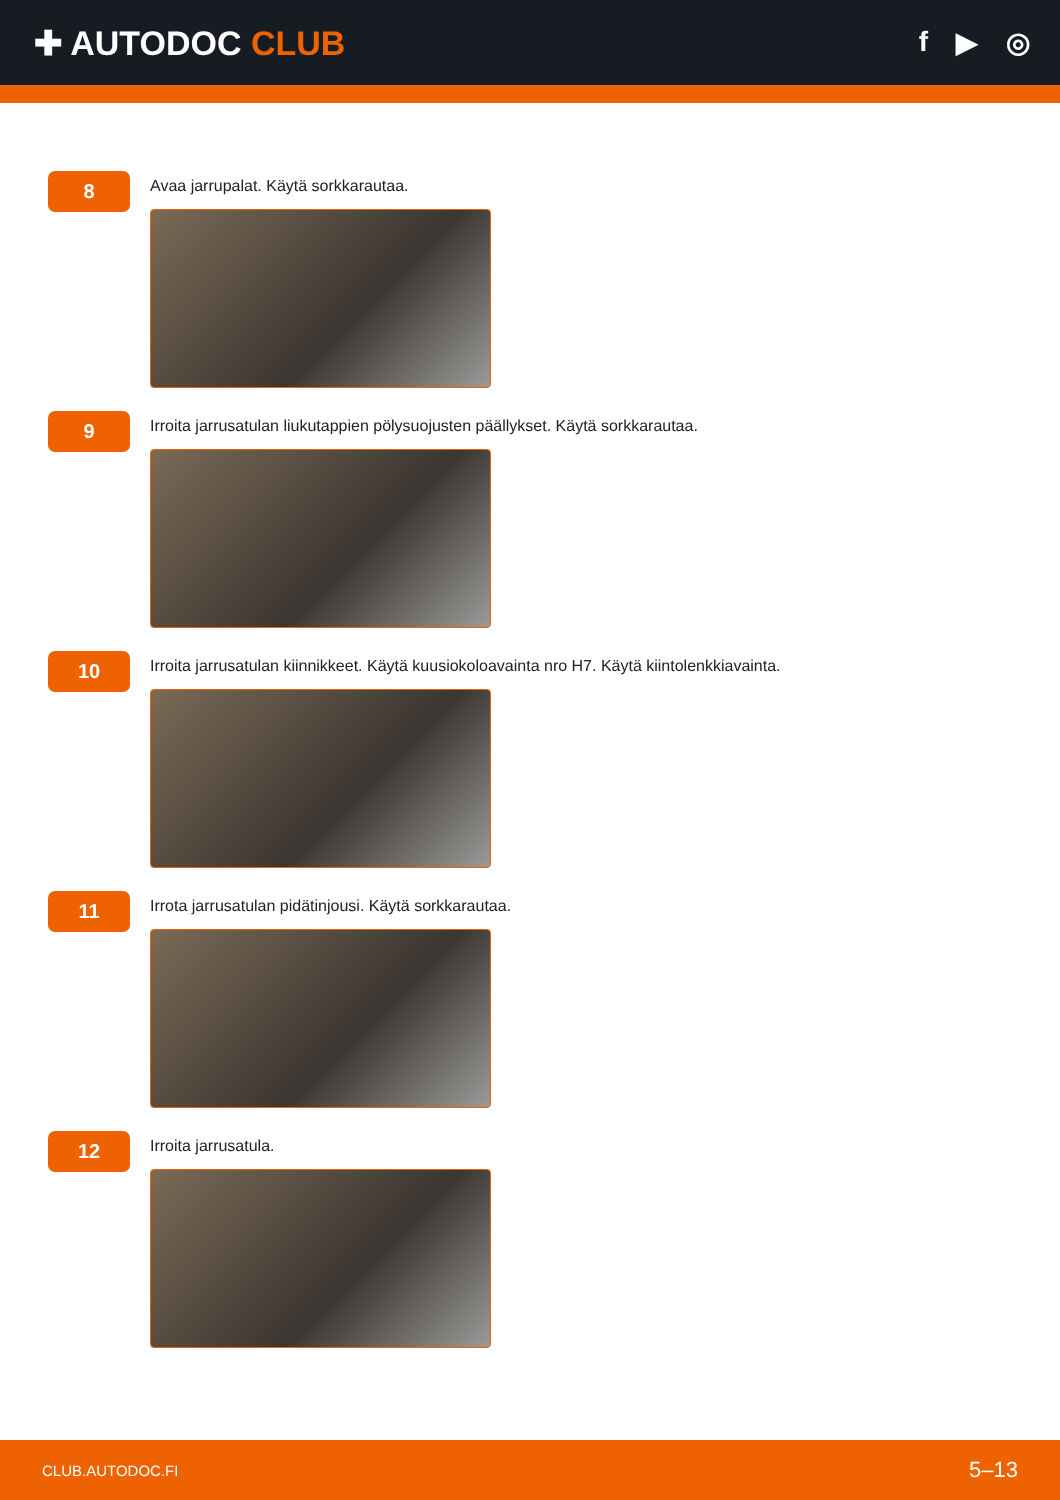✚ AUTODOC CLUB
f ▶ ◎
8
Avaa jarrupalat. Käytä sorkkarautaa.
9
Irroita jarrusatulan liukutappien pölysuojusten päällykset. Käytä sorkkarautaa.
10
Irroita jarrusatulan kiinnikkeet. Käytä kuusiokoloavainta nro H7. Käytä kiintolenkkiavainta.
11
Irrota jarrusatulan pidätinjousi. Käytä sorkkarautaa.
12
Irroita jarrusatula.
CLUB.AUTODOC.FI 5–13